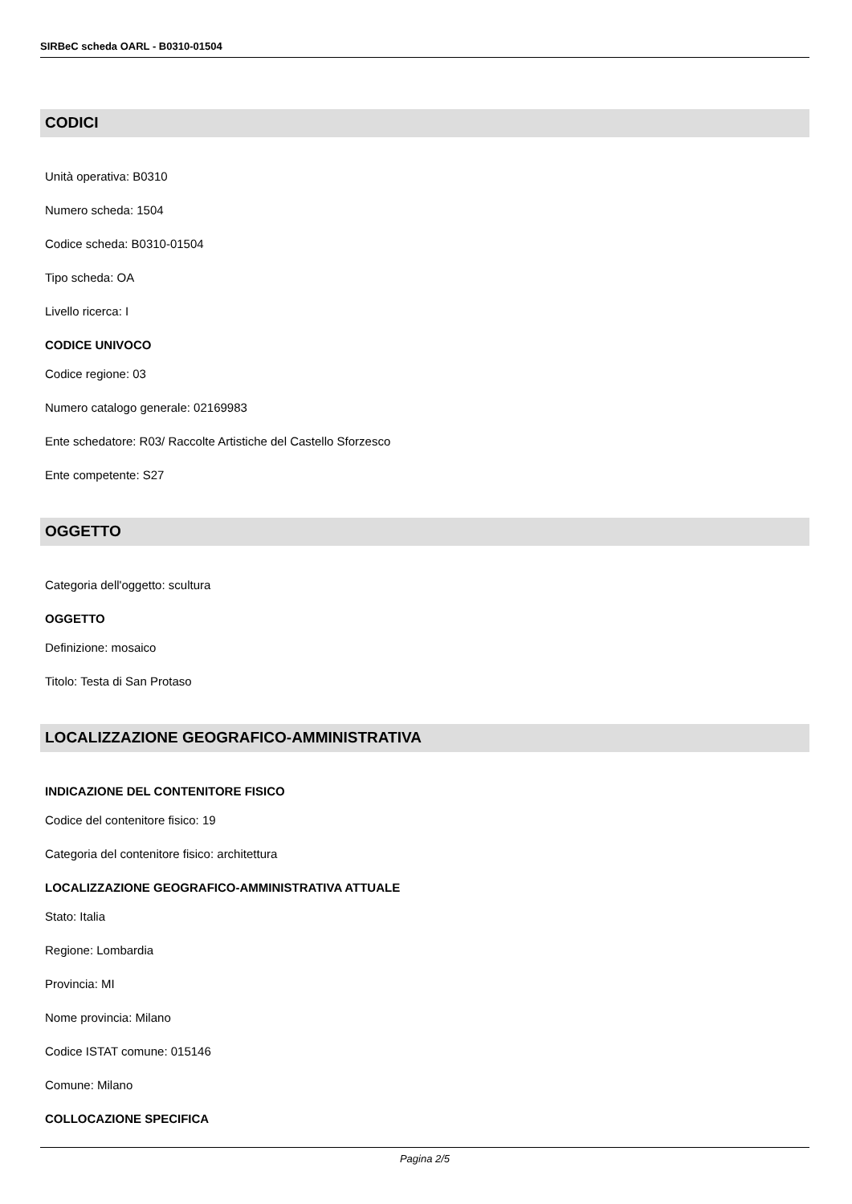SIRBeC scheda OARL - B0310-01504
CODICI
Unità operativa: B0310
Numero scheda: 1504
Codice scheda: B0310-01504
Tipo scheda: OA
Livello ricerca: I
CODICE UNIVOCO
Codice regione: 03
Numero catalogo generale: 02169983
Ente schedatore: R03/ Raccolte Artistiche del Castello Sforzesco
Ente competente: S27
OGGETTO
Categoria dell'oggetto: scultura
OGGETTO
Definizione: mosaico
Titolo: Testa di San Protaso
LOCALIZZAZIONE GEOGRAFICO-AMMINISTRATIVA
INDICAZIONE DEL CONTENITORE FISICO
Codice del contenitore fisico: 19
Categoria del contenitore fisico: architettura
LOCALIZZAZIONE GEOGRAFICO-AMMINISTRATIVA ATTUALE
Stato: Italia
Regione: Lombardia
Provincia: MI
Nome provincia: Milano
Codice ISTAT comune: 015146
Comune: Milano
COLLOCAZIONE SPECIFICA
Pagina 2/5